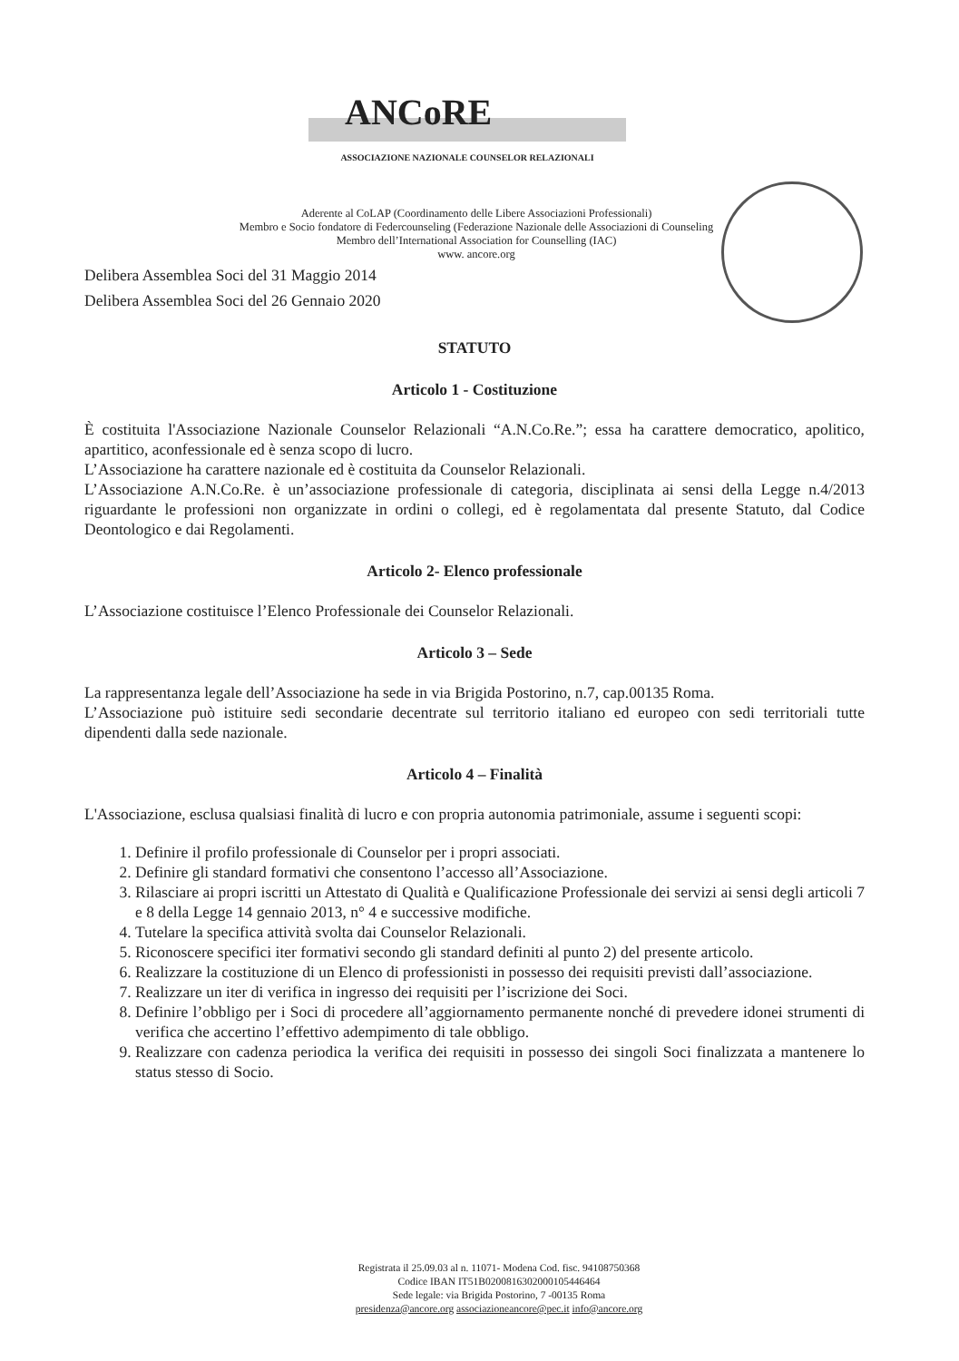ANCoRE
ASSOCIAZIONE NAZIONALE COUNSELOR RELAZIONALI
Aderente al CoLAP (Coordinamento delle Libere Associazioni Professionali)
Membro e Socio fondatore di Federcounseling (Federazione Nazionale delle Associazioni di Counseling
Membro dell’International Association for Counselling (IAC)
www. ancore.org
Delibera Assemblea Soci del 31 Maggio 2014
Delibera Assemblea Soci del 26 Gennaio 2020
STATUTO
Articolo 1 - Costituzione
È costituita l'Associazione Nazionale Counselor Relazionali “A.N.Co.Re.”; essa ha carattere democratico, apolitico, apartitico, aconfessionale ed è senza scopo di lucro.
L’Associazione ha carattere nazionale ed è costituita da Counselor Relazionali.
L’Associazione A.N.Co.Re. è un’associazione professionale di categoria, disciplinata ai sensi della Legge n.4/2013 riguardante le professioni non organizzate in ordini o collegi, ed è regolamentata dal presente Statuto, dal Codice Deontologico e dai Regolamenti.
Articolo 2- Elenco professionale
L’Associazione costituisce l’Elenco Professionale dei Counselor Relazionali.
Articolo 3 – Sede
La rappresentanza legale dell’Associazione ha sede in via Brigida Postorino, n.7, cap.00135 Roma.
L’Associazione può istituire sedi secondarie decentrate sul territorio italiano ed europeo con sedi territoriali tutte dipendenti dalla sede nazionale.
Articolo 4 – Finalità
L'Associazione, esclusa qualsiasi finalità di lucro e con propria autonomia patrimoniale, assume i seguenti scopi:
1. Definire il profilo professionale di Counselor per i propri associati.
2. Definire gli standard formativi che consentono l’accesso all’Associazione.
3. Rilasciare ai propri iscritti un Attestato di Qualità e Qualificazione Professionale dei servizi ai sensi degli articoli 7 e 8 della Legge 14 gennaio 2013, n° 4 e successive modifiche.
4. Tutelare la specifica attività svolta dai Counselor Relazionali.
5. Riconoscere specifici iter formativi secondo gli standard definiti al punto 2) del presente articolo.
6. Realizzare la costituzione di un Elenco di professionisti in possesso dei requisiti previsti dall’associazione.
7. Realizzare un iter di verifica in ingresso dei requisiti per l’iscrizione dei Soci.
8. Definire l’obbligo per i Soci di procedere all’aggiornamento permanente nonché di prevedere idonei strumenti di verifica che accertino l’effettivo adempimento di tale obbligo.
9. Realizzare con cadenza periodica la verifica dei requisiti in possesso dei singoli Soci finalizzata a mantenere lo status stesso di Socio.
Registrata il 25.09.03 al n. 11071- Modena Cod. fisc. 94108750368
Codice IBAN IT51B0200816302000105446464
Sede legale: via Brigida Postorino, 7 -00135 Roma
presidenza@ancore.org associazioneancore@pec.it info@ancore.org